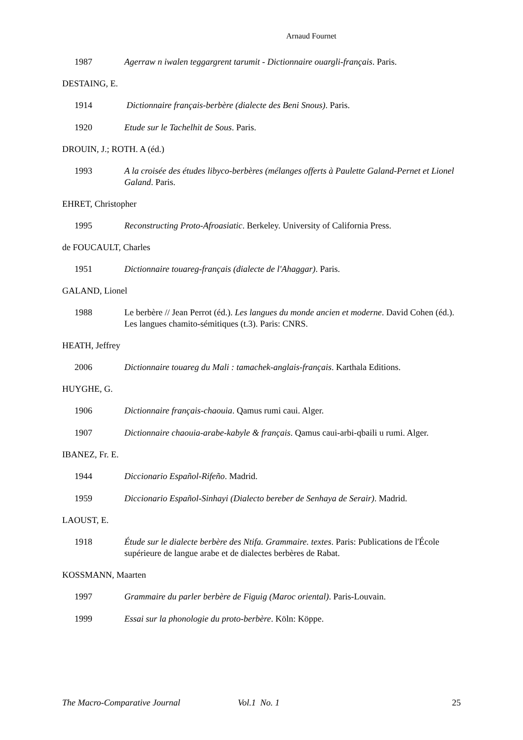Arnaud Fournet
1987 Agerraw n iwalen teggargrent tarumit - Dictionnaire ouargli-français. Paris.
DESTAING, E.
1914 Dictionnaire français-berbère (dialecte des Beni Snous). Paris.
1920 Etude sur le Tachelhit de Sous. Paris.
DROUIN, J.; ROTH. A (éd.)
1993 A la croisée des études libyco-berbères (mélanges offerts à Paulette Galand-Pernet et Lionel Galand. Paris.
EHRET, Christopher
1995 Reconstructing Proto-Afroasiatic. Berkeley. University of California Press.
de FOUCAULT, Charles
1951 Dictionnaire touareg-français (dialecte de l'Ahaggar). Paris.
GALAND, Lionel
1988 Le berbère // Jean Perrot (éd.). Les langues du monde ancien et moderne. David Cohen (éd.). Les langues chamito-sémitiques (t.3). Paris: CNRS.
HEATH, Jeffrey
2006 Dictionnaire touareg du Mali : tamachek-anglais-français. Karthala Editions.
HUYGHE, G.
1906 Dictionnaire français-chaouia. Qamus rumi caui. Alger.
1907 Dictionnaire chaouia-arabe-kabyle & français. Qamus caui-arbi-qbaili u rumi. Alger.
IBANEZ, Fr. E.
1944 Diccionario Español-Rifeño. Madrid.
1959 Diccionario Español-Sinhayi (Dialecto bereber de Senhaya de Serair). Madrid.
LAOUST, E.
1918 Étude sur le dialecte berbère des Ntifa. Grammaire. textes. Paris: Publications de l'École supérieure de langue arabe et de dialectes berbères de Rabat.
KOSSMANN, Maarten
1997 Grammaire du parler berbère de Figuig (Maroc oriental). Paris-Louvain.
1999 Essai sur la phonologie du proto-berbère. Köln: Köppe.
The Macro-Comparative Journal Vol.1 No. 1 25